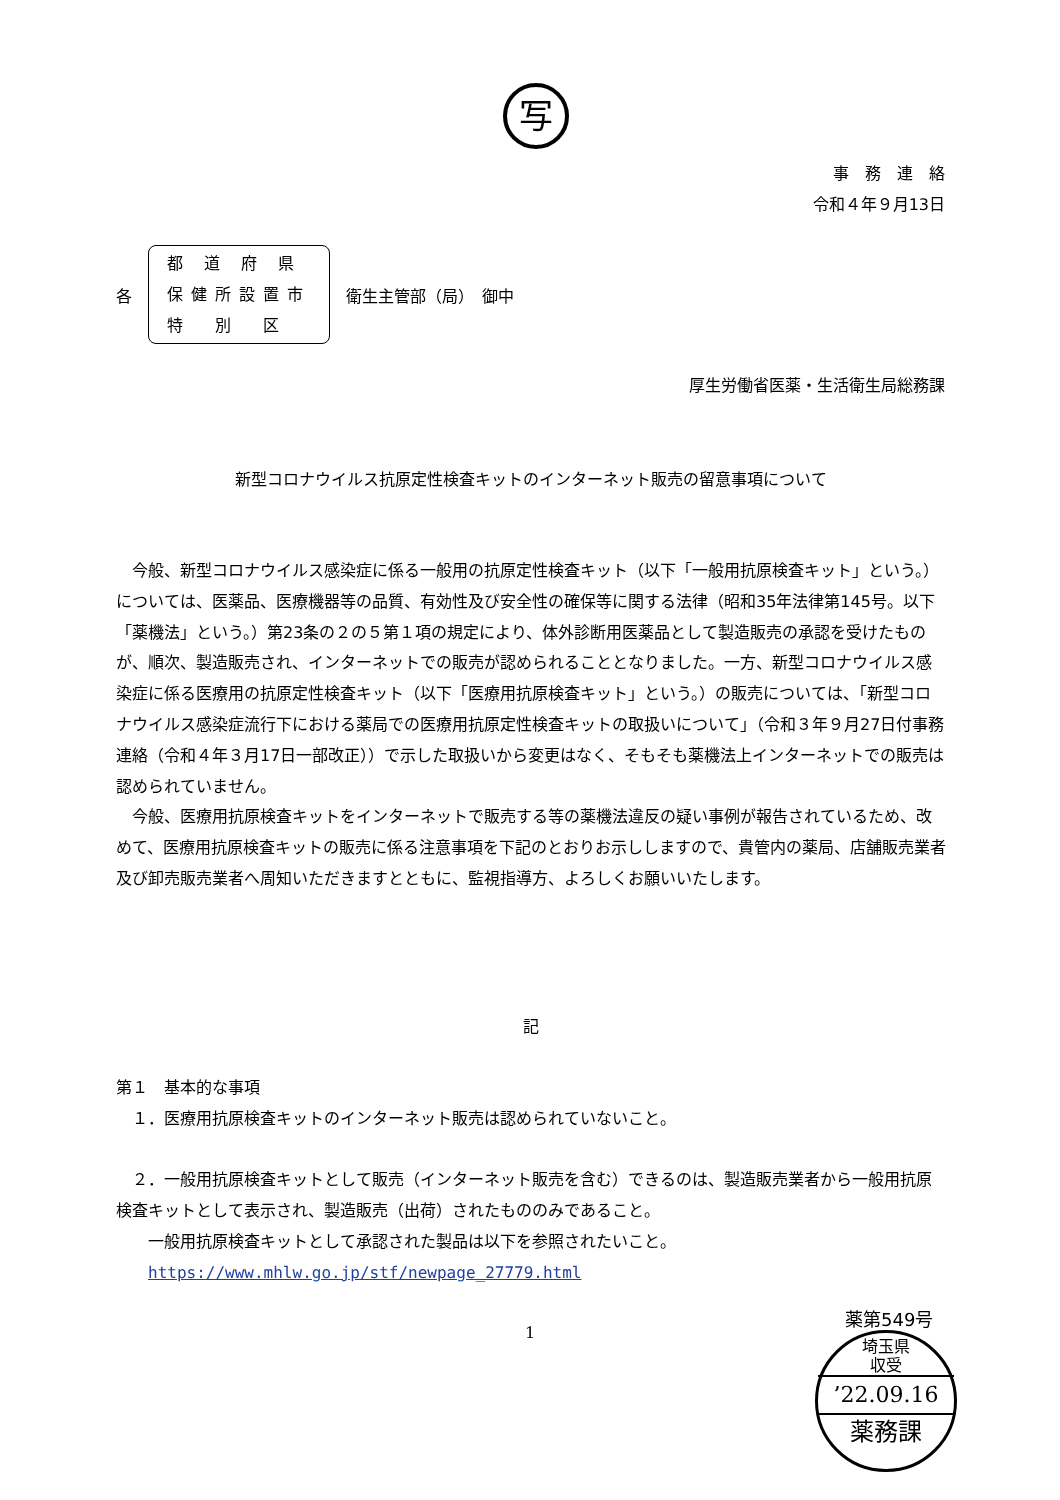写
事　務　連　絡
令和４年９月13日
各
都 道 府 県
保健所設置市
特　別　区
衛生主管部（局）　御中
厚生労働省医薬・生活衛生局総務課
新型コロナウイルス抗原定性検査キットのインターネット販売の留意事項について
　今般、新型コロナウイルス感染症に係る一般用の抗原定性検査キット（以下「一般用抗原検査キット」という。）については、医薬品、医療機器等の品質、有効性及び安全性の確保等に関する法律（昭和35年法律第145号。以下「薬機法」という。）第23条の２の５第１項の規定により、体外診断用医薬品として製造販売の承認を受けたものが、順次、製造販売され、インターネットでの販売が認められることとなりました。一方、新型コロナウイルス感染症に係る医療用の抗原定性検査キット（以下「医療用抗原検査キット」という。）の販売については、「新型コロナウイルス感染症流行下における薬局での医療用抗原定性検査キットの取扱いについて」（令和３年９月27日付事務連絡（令和４年３月17日一部改正））で示した取扱いから変更はなく、そもそも薬機法上インターネットでの販売は認められていません。
　今般、医療用抗原検査キットをインターネットで販売する等の薬機法違反の疑い事例が報告されているため、改めて、医療用抗原検査キットの販売に係る注意事項を下記のとおりお示ししますので、貴管内の薬局、店舗販売業者及び卸売販売業者へ周知いただきますとともに、監視指導方、よろしくお願いいたします。
記
第１　基本的な事項
　１．医療用抗原検査キットのインターネット販売は認められていないこと。
　２．一般用抗原検査キットとして販売（インターネット販売を含む）できるのは、製造販売業者から一般用抗原検査キットとして表示され、製造販売（出荷）されたもののみであること。
　　一般用抗原検査キットとして承認された製品は以下を参照されたいこと。
　　https://www.mhlw.go.jp/stf/newpage_27779.html
1
薬第549号
埼玉県
収受
’22.09.16
薬務課